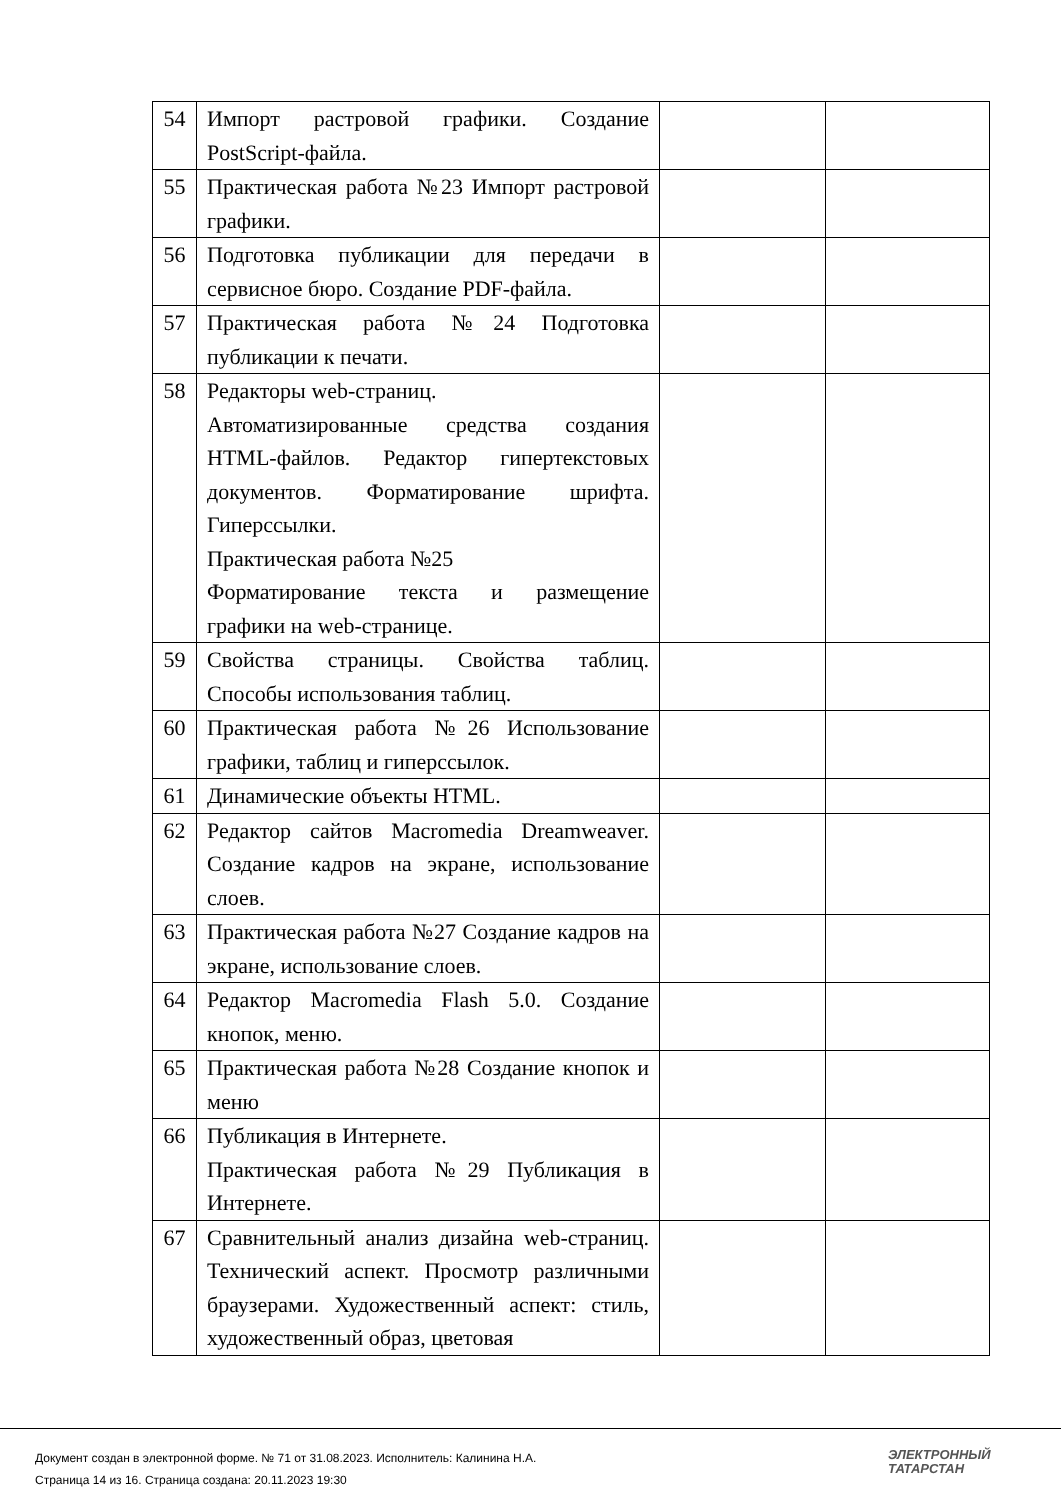| 54 | Импорт растровой графики. Создание PostScript-файла. | | |
| 55 | Практическая работа №23 Импорт растровой графики. | | |
| 56 | Подготовка публикации для передачи в сервисное бюро. Создание PDF-файла. | | |
| 57 | Практическая работа №24 Подготовка публикации к печати. | | |
| 58 | Редакторы web-страниц. Автоматизированные средства создания HTML-файлов. Редактор гипертекстовых документов. Форматирование шрифта. Гиперссылки. Практическая работа №25 Форматирование текста и размещение графики на web-странице. | | |
| 59 | Свойства страницы. Свойства таблиц. Способы использования таблиц. | | |
| 60 | Практическая работа №26 Использование графики, таблиц и гиперссылок. | | |
| 61 | Динамические объекты HTML. | | |
| 62 | Редактор сайтов Macromedia Dreamweaver. Создание кадров на экране, использование слоев. | | |
| 63 | Практическая работа №27 Создание кадров на экране, использование слоев. | | |
| 64 | Редактор Macromedia Flash 5.0. Создание кнопок, меню. | | |
| 65 | Практическая работа №28 Создание кнопок и меню | | |
| 66 | Публикация в Интернете. Практическая работа №29 Публикация в Интернете. | | |
| 67 | Сравнительный анализ дизайна web-страниц. Технический аспект. Просмотр различными браузерами. Художественный аспект: стиль, художественный образ, цветовая | | |
Документ создан в электронной форме. № 71 от 31.08.2023. Исполнитель: Калинина Н.А.
Страница 14 из 16. Страница создана: 20.11.2023 19:30
ЭЛЕКТРОННЫЙ
ТАТАРСТАН